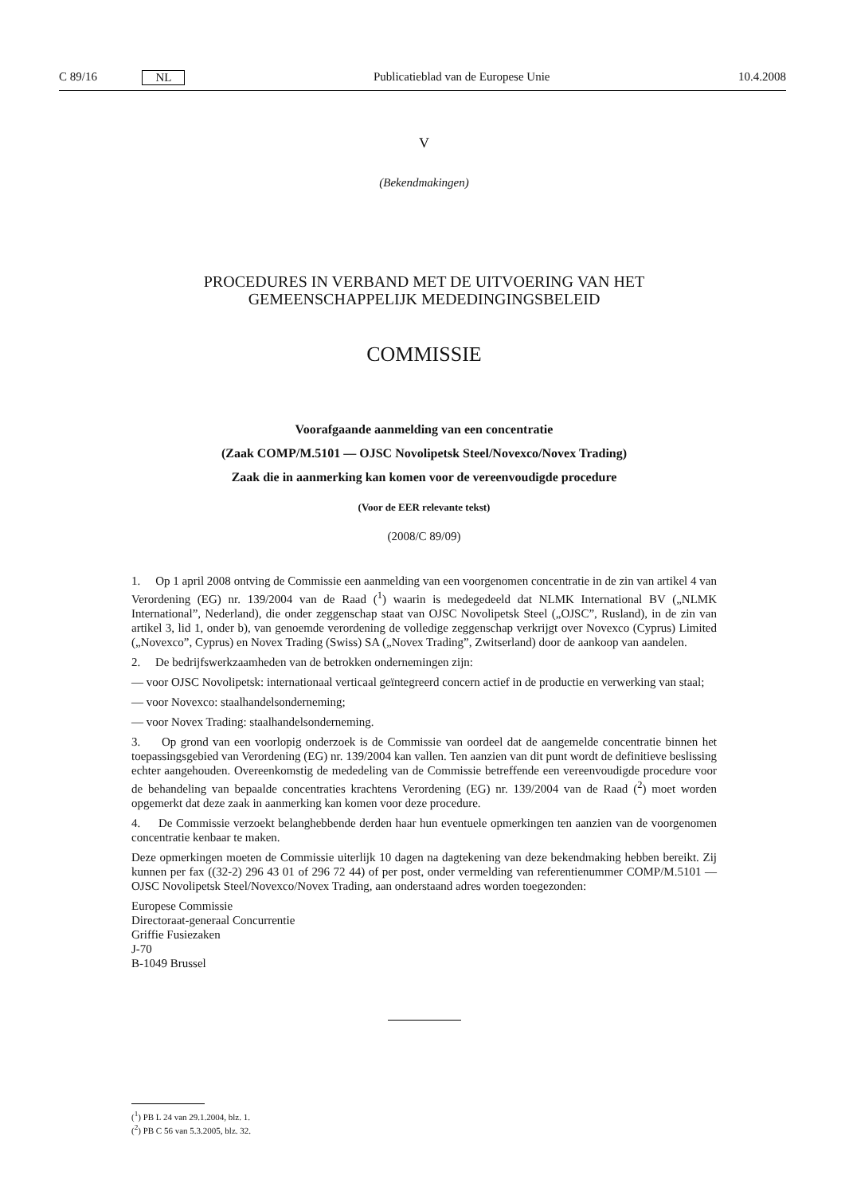C 89/16 NL Publicatieblad van de Europese Unie 10.4.2008
V
(Bekendmakingen)
PROCEDURES IN VERBAND MET DE UITVOERING VAN HET GEMEENSCHAPPELIJK MEDEDINGINGSBELEID
COMMISSIE
Voorafgaande aanmelding van een concentratie
(Zaak COMP/M.5101 — OJSC Novolipetsk Steel/Novexco/Novex Trading)
Zaak die in aanmerking kan komen voor de vereenvoudigde procedure
(Voor de EER relevante tekst)
(2008/C 89/09)
1. Op 1 april 2008 ontving de Commissie een aanmelding van een voorgenomen concentratie in de zin van artikel 4 van Verordening (EG) nr. 139/2004 van de Raad (<sup>1</sup>) waarin is medegedeeld dat NLMK International BV („NLMK International”, Nederland), die onder zeggenschap staat van OJSC Novolipetsk Steel („OJSC”, Rusland), in de zin van artikel 3, lid 1, onder b), van genoemde verordening de volledige zeggenschap verkrijgt over Novexco (Cyprus) Limited („Novexco”, Cyprus) en Novex Trading (Swiss) SA („Novex Trading”, Zwitserland) door de aankoop van aandelen.
2. De bedrijfswerkzaamheden van de betrokken ondernemingen zijn:
— voor OJSC Novolipetsk: internationaal verticaal geïntegreerd concern actief in de productie en verwerking van staal;
— voor Novexco: staalhandelsonderneming;
— voor Novex Trading: staalhandelsonderneming.
3. Op grond van een voorlopig onderzoek is de Commissie van oordeel dat de aangemelde concentratie binnen het toepassingsgebied van Verordening (EG) nr. 139/2004 kan vallen. Ten aanzien van dit punt wordt de definitieve beslissing echter aangehouden. Overeenkomstig de mededeling van de Commissie betreffende een vereenvoudigde procedure voor de behandeling van bepaalde concentraties krachtens Verordening (EG) nr. 139/2004 van de Raad (<sup>2</sup>) moet worden opgemerkt dat deze zaak in aanmerking kan komen voor deze procedure.
4. De Commissie verzoekt belanghebbende derden haar hun eventuele opmerkingen ten aanzien van de voorgenomen concentratie kenbaar te maken.
Deze opmerkingen moeten de Commissie uiterlijk 10 dagen na dagtekening van deze bekendmaking hebben bereikt. Zij kunnen per fax ((32-2) 296 43 01 of 296 72 44) of per post, onder vermelding van referentienummer COMP/M.5101 — OJSC Novolipetsk Steel/Novexco/Novex Trading, aan onderstaand adres worden toegezonden:
Europese Commissie
Directoraat-generaal Concurrentie
Griffie Fusiezaken
J-70
B-1049 Brussel
(<sup>1</sup>) PB L 24 van 29.1.2004, blz. 1.
(<sup>2</sup>) PB C 56 van 5.3.2005, blz. 32.